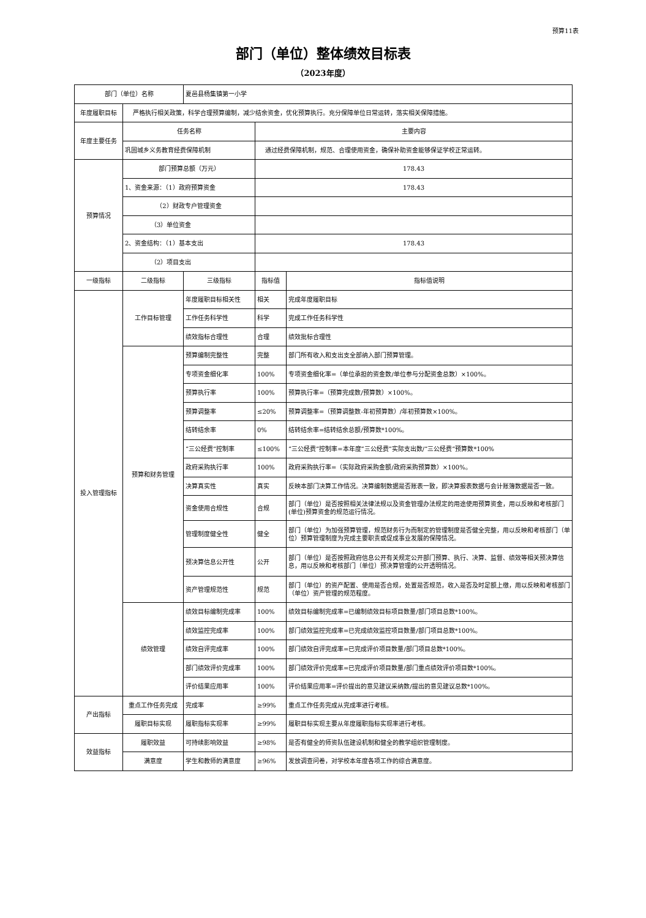预算11表
部门（单位）整体绩效目标表
（2023年度）
| 部门（单位）名称 | | 夏邑县杨集镇第一小学 | | |
| 年度履职目标 | 严格执行相关政策，科学合理预算编制，减少结余资金，优化预算执行。充分保障单位日常运转，落实相关保障措施。 | | | |
| 年度主要任务 | 任务名称 | | 主要内容 | |
| | 巩固城乡义务教育经费保障机制 | | 通过经费保障机制，规范、合理使用资金，确保补助资金能够保证学校正常运转。 | |
| 预算情况 | 部门预算总额（万元） | | 178.43 | |
| | 1、资金来源：（1）政府预算资金 | | 178.43 | |
| | （2）财政专户管理资金 | | | |
| | （3）单位资金 | | | |
| | 2、资金结构：（1）基本支出 | | 178.43 | |
| | （2）项目支出 | | | |
| 一级指标 | 二级指标 | 三级指标 | 指标值 | 指标值说明 |
| 投入管理指标 | 工作目标管理 | 年度履职目标相关性 | 相关 | 完成年度履职目标 |
| | | 工作任务科学性 | 科学 | 完成工作任务科学性 |
| | | 绩效指标合理性 | 合理 | 绩效批标合理性 |
| | 预算和财务管理 | 预算编制完整性 | 完整 | 部门所有收入和支出支全部纳入部门预算管理。 |
| | | 专项资金细化率 | 100% | 专项资金细化率=（单位承担的资金数/单位参与分配资金总数）×100%。 |
| | | 预算执行率 | 100% | 预算执行率=（预算完成数/预算数）×100%。 |
| | | 预算调整率 | ≤20% | 预算调整率=（预算调整数-年初预算数）/年初预算数×100%。 |
| | | 结转结余率 | 0% | 结转结余率=结转结余总额/预算数*100%。 |
| | | “三公经费”控制率 | ≤100% | “三公经费”控制率=本年度“三公经费”实际支出数/“三公经费”预算数*100% |
| | | 政府采购执行率 | 100% | 政府采购执行率=（实际政府采购金额/政府采购预算数）×100%。 |
| | | 决算真实性 | 真实 | 反映本部门决算工作情况。决算编制数据是否账表一致，即决算报表数据与会计账簿数据是否一致。 |
| | | 资金使用合规性 | 合规 | 部门（单位）是否按照相关法律法规以及资金管理办法规定的用途使用预算资金，用以反映和考核部门(单位)预算资金的规范运行情况。 |
| | | 管理制度健全性 | 健全 | 部门（单位）为加强预算管理，规范财务行为而制定的管理制度是否健全完整，用以反映和考核部门（单位）预算管理制度为完成主要职责或促成事业发展的保障情况。 |
| | | 预决算信息公开性 | 公开 | 部门（单位）是否按照政府信息公开有关规定公开部门预算、执行、决算、监督、绩效等相关预决算信息，用以反映和考核部门（单位）预决算管理的公开透明情况。 |
| | | 资产管理规范性 | 规范 | 部门（单位）的资产配置、使用是否合规，处置是否规范，收入是否及时足额上缴，用以反映和考核部门（单位）资产管理的规范程度。 |
| | 绩效管理 | 绩效目标编制完成率 | 100% | 绩效目标编制完成率=已编制绩效目标项目数量/部门项目总数*100%。 |
| | | 绩效监控完成率 | 100% | 部门绩效监控完成率=已完成绩效监控项目数量/部门项目总数*100%。 |
| | | 绩效自评完成率 | 100% | 部门绩效自评完成率=已完成评价项目数量/部门项目总数*100%。 |
| | | 部门绩效评价完成率 | 100% | 部门绩效评价完成率=已完成评价项目数量/部门重点绩效评价项目数*100%。 |
| | | 评价结果应用率 | 100% | 评价结果应用率=评价提出的意见建议采纳数/提出的意见建议总数*100%。 |
| 产出指标 | 重点工作任务完成 | 完成率 | ≥99% | 重点工作任务完成从完成率进行考核。 |
| | 履职目标实现 | 履职指标实现率 | ≥99% | 履职目标实现主要从年度履职指标实现率进行考核。 |
| 效益指标 | 履职效益 | 可持续影响效益 | ≥98% | 是否有健全的师资队伍建设机制和健全的教学组织管理制度。 |
| | 满意度 | 学生和教师的满意度 | ≥96% | 发放调查问卷，对学校本年度各项工作的综合满意度。 |